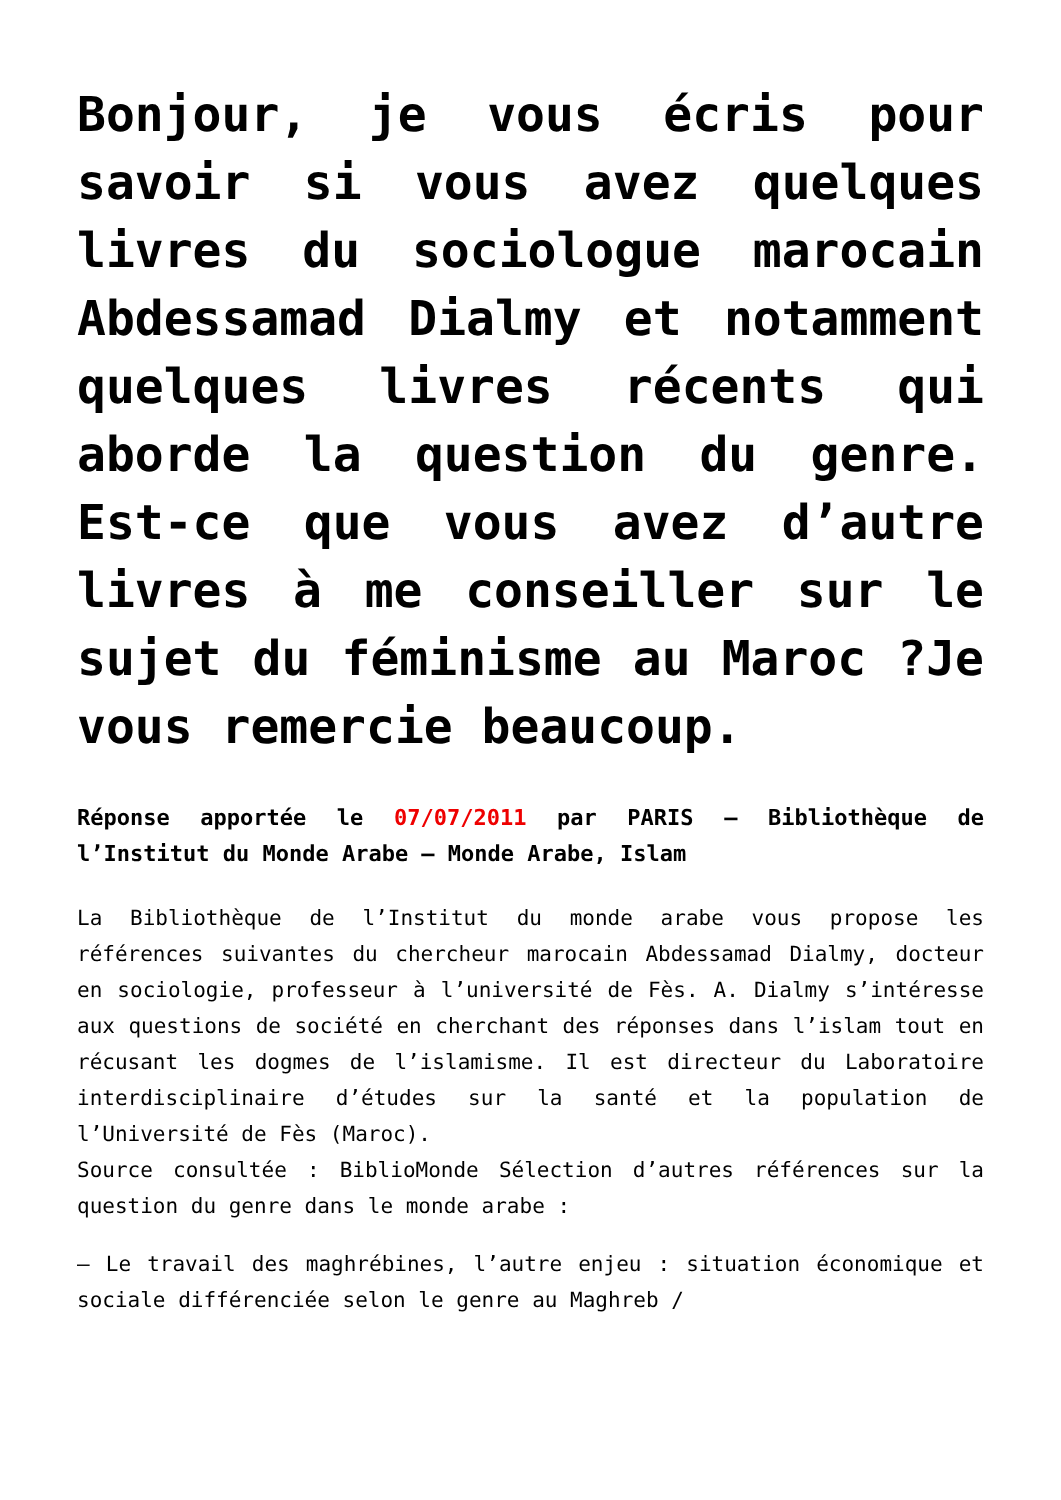Bonjour, je vous écris pour savoir si vous avez quelques livres du sociologue marocain Abdessamad Dialmy et notamment quelques livres récents qui aborde la question du genre. Est-ce que vous avez d’autre livres à me conseiller sur le sujet du féminisme au Maroc ?Je vous remercie beaucoup.
Réponse apportée le 07/07/2011 par PARIS – Bibliothèque de l’Institut du Monde Arabe – Monde Arabe, Islam
La Bibliothèque de l’Institut du monde arabe vous propose les références suivantes du chercheur marocain Abdessamad Dialmy, docteur en sociologie, professeur à l’université de Fès. A. Dialmy s’intéresse aux questions de société en cherchant des réponses dans l’islam tout en récusant les dogmes de l’islamisme. Il est directeur du Laboratoire interdisciplinaire d’études sur la santé et la population de l’Université de Fès (Maroc).
Source consultée : BiblioMonde Sélection d’autres références sur la question du genre dans le monde arabe :
– Le travail des maghrébines, l’autre enjeu : situation économique et sociale différenciée selon le genre au Maghreb /